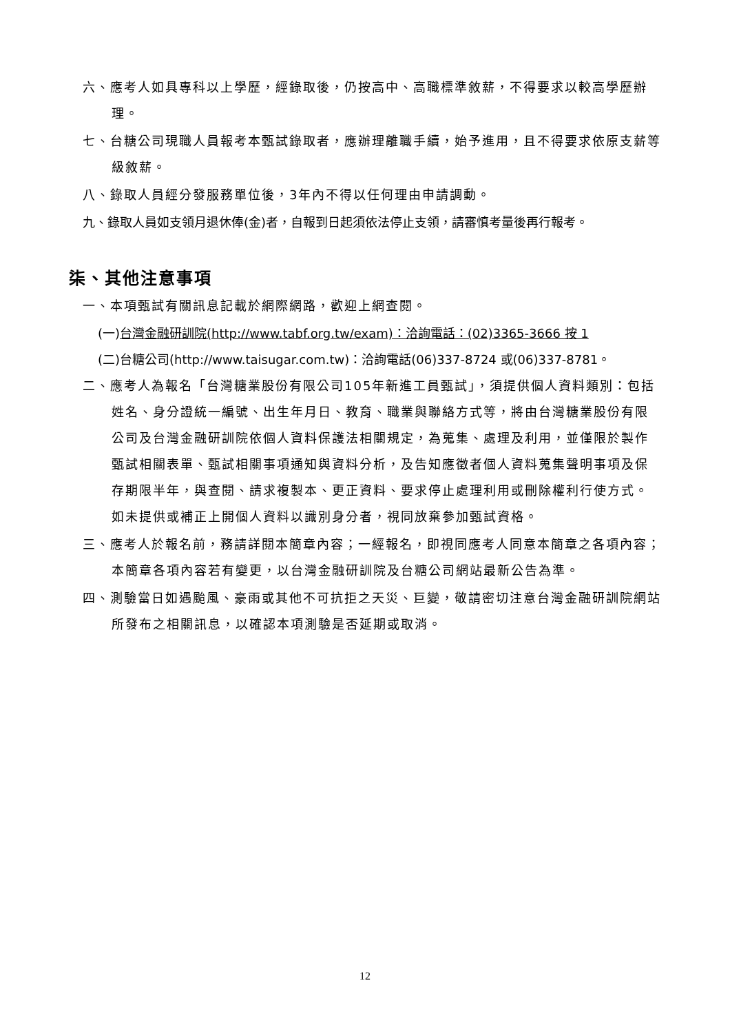六、應考人如具專科以上學歷，經錄取後，仍按高中、高職標準敘薪，不得要求以較高學歷辦理。
七、台糖公司現職人員報考本甄試錄取者，應辦理離職手續，始予進用，且不得要求依原支薪等級敘薪。
八、錄取人員經分發服務單位後，3年內不得以任何理由申請調動。
九、錄取人員如支領月退休俸(金)者，自報到日起須依法停止支領，請審慎考量後再行報考。
柒、其他注意事項
一、本項甄試有關訊息記載於網際網路，歡迎上網查閱。
(一)台灣金融研訓院(http://www.tabf.org.tw/exam)：洽詢電話：(02)3365-3666 按 1
(二)台糖公司(http://www.taisugar.com.tw)：洽詢電話(06)337-8724 或(06)337-8781。
二、應考人為報名「台灣糖業股份有限公司105年新進工員甄試」，須提供個人資料類別：包括姓名、身分證統一編號、出生年月日、教育、職業與聯絡方式等，將由台灣糖業股份有限公司及台灣金融研訓院依個人資料保護法相關規定，為蒐集、處理及利用，並僅限於製作甄試相關表單、甄試相關事項通知與資料分析，及告知應徵者個人資料蒐集聲明事項及保存期限半年，與查閱、請求複製本、更正資料、要求停止處理利用或刪除權利行使方式。如未提供或補正上開個人資料以識別身分者，視同放棄參加甄試資格。
三、應考人於報名前，務請詳閱本簡章內容；一經報名，即視同應考人同意本簡章之各項內容；本簡章各項內容若有變更，以台灣金融研訓院及台糖公司網站最新公告為準。
四、測驗當日如遇颱風、豪雨或其他不可抗拒之天災、巨變，敬請密切注意台灣金融研訓院網站所發布之相關訊息，以確認本項測驗是否延期或取消。
12